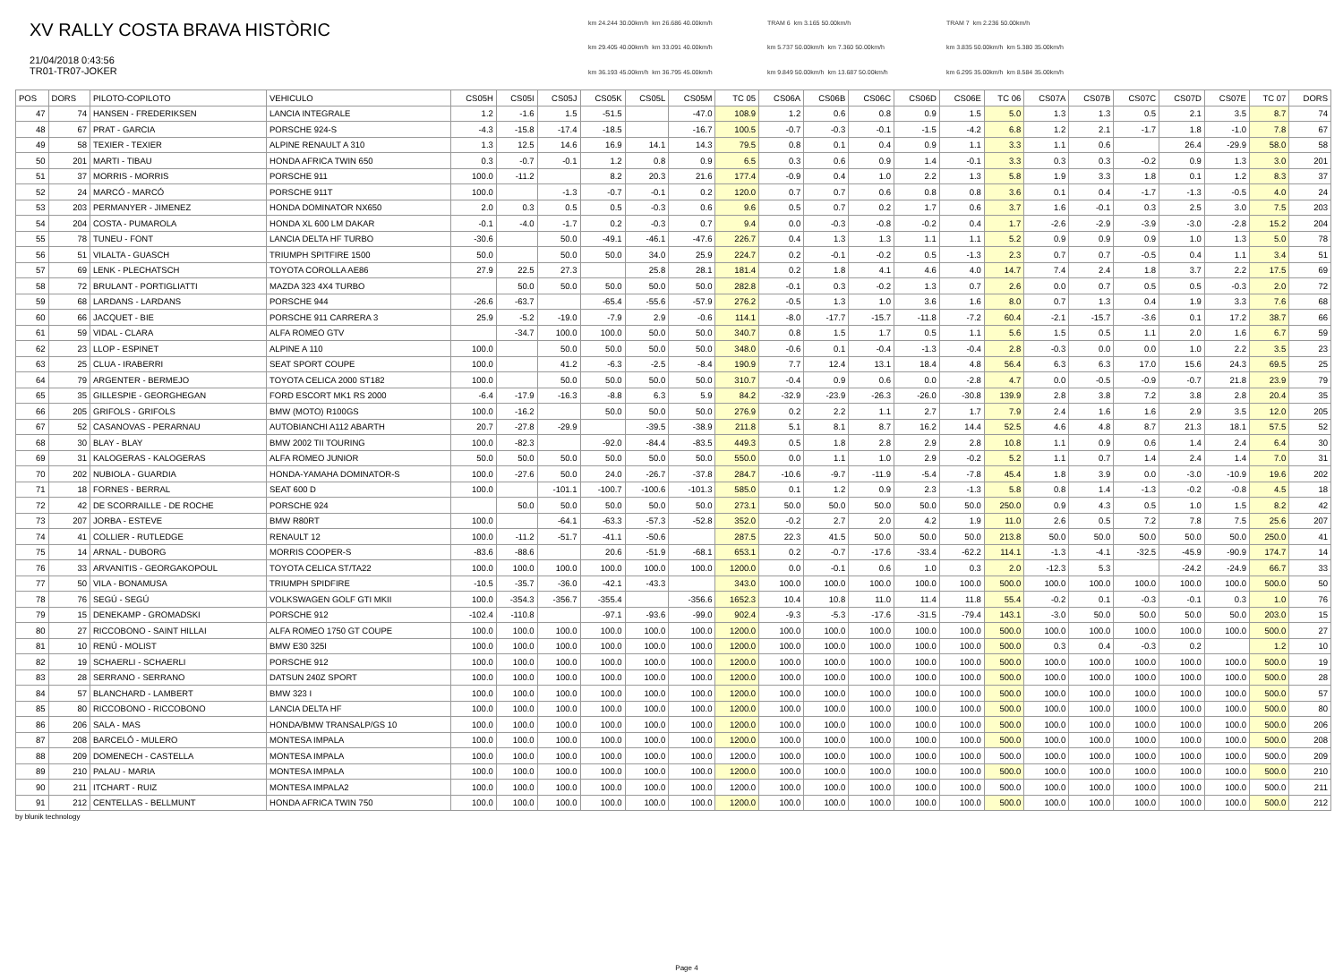XV RALLY COSTA BRAVA HISTÒRIC
21/04/2018 0:43:56
TR01-TR07-JOKER
km 24.244 30.00km/h km 26.686 40.00km/h km 29.405 40.00km/h km 33.091 40.00km/h km 36.193 45.00km/h km 36.795 45.00km/h
TRAM 6 km 3.165 50.00km/h km 5.737 50.00km/h km 7.360 50.00km/h km 9.849 50.00km/h km 13.687 50.00km/h
TRAM 7 km 2.236 50.00km/h km 3.835 50.00km/h km 5.380 35.00km/h km 6.295 35.00km/h km 8.584 35.00km/h
| POS | DORS | PILOTO-COPILOTO | VEHICULO | CS05H | CS05I | CS05J | CS05K | CS05L | CS05M | TC 05 | CS06A | CS06B | CS06C | CS06D | CS06E | TC 06 | CS07A | CS07B | CS07C | CS07D | CS07E | TC 07 | DORS |
| --- | --- | --- | --- | --- | --- | --- | --- | --- | --- | --- | --- | --- | --- | --- | --- | --- | --- | --- | --- | --- | --- | --- | --- |
| 47 | 74 | HANSEN - FREDERIKSEN | LANCIA INTEGRALE | 1.2 | -1.6 | 1.5 | -51.5 | | -47.0 | 108.9 | 1.2 | 0.6 | 0.8 | 0.9 | 1.5 | 5.0 | 1.3 | 1.3 | 0.5 | 2.1 | 3.5 | 8.7 | 74 |
| 48 | 67 | PRAT - GARCIA | PORSCHE 924-S | -4.3 | -15.8 | -17.4 | -18.5 | | -16.7 | 100.5 | -0.7 | -0.3 | -0.1 | -1.5 | -4.2 | 6.8 | 1.2 | 2.1 | -1.7 | 1.8 | -1.0 | 7.8 | 67 |
| 49 | 58 | TEXIER - TEXIER | ALPINE RENAULT A 310 | 1.3 | 12.5 | 14.6 | 16.9 | 14.1 | 14.3 | 79.5 | 0.8 | 0.1 | 0.4 | 0.9 | 1.1 | 3.3 | 1.1 | 0.6 | | 26.4 | -29.9 | 58.0 | 58 |
| 50 | 201 | MARTI - TIBAU | HONDA AFRICA TWIN 650 | 0.3 | -0.7 | -0.1 | 1.2 | 0.8 | 0.9 | 6.5 | 0.3 | 0.6 | 0.9 | 1.4 | -0.1 | 3.3 | 0.3 | 0.3 | -0.2 | 0.9 | 1.3 | 3.0 | 201 |
| 51 | 37 | MORRIS - MORRIS | PORSCHE 911 | 100.0 | -11.2 | | 8.2 | 20.3 | 21.6 | 177.4 | -0.9 | 0.4 | 1.0 | 2.2 | 1.3 | 5.8 | 1.9 | 3.3 | 1.8 | 0.1 | 1.2 | 8.3 | 37 |
| 52 | 24 | MARCÓ - MARCÓ | PORSCHE 911T | 100.0 | | -1.3 | -0.7 | -0.1 | 0.2 | 120.0 | 0.7 | 0.7 | 0.6 | 0.8 | 0.8 | 3.6 | 0.1 | 0.4 | -1.7 | -1.3 | -0.5 | 4.0 | 24 |
| 53 | 203 | PERMANYER - JIMENEZ | HONDA DOMINATOR NX650 | 2.0 | 0.3 | 0.5 | 0.5 | -0.3 | 0.6 | 9.6 | 0.5 | 0.7 | 0.2 | 1.7 | 0.6 | 3.7 | 1.6 | -0.1 | 0.3 | 2.5 | 3.0 | 7.5 | 203 |
| 54 | 204 | COSTA - PUMAROLA | HONDA XL 600 LM DAKAR | -0.1 | -4.0 | -1.7 | 0.2 | -0.3 | 0.7 | 9.4 | 0.0 | -0.3 | -0.8 | -0.2 | 0.4 | 1.7 | -2.6 | -2.9 | -3.9 | -3.0 | -2.8 | 15.2 | 204 |
| 55 | 78 | TUNEU - FONT | LANCIA DELTA HF TURBO | -30.6 | | 50.0 | -49.1 | -46.1 | -47.6 | 226.7 | 0.4 | 1.3 | 1.3 | 1.1 | 1.1 | 5.2 | 0.9 | 0.9 | 0.9 | 1.0 | 1.3 | 5.0 | 78 |
| 56 | 51 | VILALTA - GUASCH | TRIUMPH SPITFIRE 1500 | 50.0 | | 50.0 | 50.0 | 34.0 | 25.9 | 224.7 | 0.2 | -0.1 | -0.2 | 0.5 | -1.3 | 2.3 | 0.7 | 0.7 | -0.5 | 0.4 | 1.1 | 3.4 | 51 |
| 57 | 69 | LENK - PLECHATSCH | TOYOTA COROLLA AE86 | 27.9 | 22.5 | 27.3 | | 25.8 | 28.1 | 181.4 | 0.2 | 1.8 | 4.1 | 4.6 | 4.0 | 14.7 | 7.4 | 2.4 | 1.8 | 3.7 | 2.2 | 17.5 | 69 |
| 58 | 72 | BRULANT - PORTIGLIATTI | MAZDA 323 4X4 TURBO | | 50.0 | 50.0 | 50.0 | 50.0 | 50.0 | 282.8 | -0.1 | 0.3 | -0.2 | 1.3 | 0.7 | 2.6 | 0.0 | 0.7 | 0.5 | 0.5 | -0.3 | 2.0 | 72 |
| 59 | 68 | LARDANS - LARDANS | PORSCHE 944 | -26.6 | -63.7 | | -65.4 | -55.6 | -57.9 | 276.2 | -0.5 | 1.3 | 1.0 | 3.6 | 1.6 | 8.0 | 0.7 | 1.3 | 0.4 | 1.9 | 3.3 | 7.6 | 68 |
| 60 | 66 | JACQUET - BIE | PORSCHE 911 CARRERA 3 | 25.9 | -5.2 | -19.0 | -7.9 | 2.9 | -0.6 | 114.1 | -8.0 | -17.7 | -15.7 | -11.8 | -7.2 | 60.4 | -2.1 | -15.7 | -3.6 | 0.1 | 17.2 | 38.7 | 66 |
| 61 | 59 | VIDAL - CLARA | ALFA ROMEO GTV | | -34.7 | 100.0 | 100.0 | 50.0 | 50.0 | 340.7 | 0.8 | 1.5 | 1.7 | 0.5 | 1.1 | 5.6 | 1.5 | 0.5 | 1.1 | 2.0 | 1.6 | 6.7 | 59 |
| 62 | 23 | LLOP - ESPINET | ALPINE A 110 | 100.0 | | 50.0 | 50.0 | 50.0 | 50.0 | 348.0 | -0.6 | 0.1 | -0.4 | -1.3 | -0.4 | 2.8 | -0.3 | 0.0 | 0.0 | 1.0 | 2.2 | 3.5 | 23 |
| 63 | 25 | CLUA - IRABERRI | SEAT SPORT COUPE | 100.0 | | 41.2 | -6.3 | -2.5 | -8.4 | 190.9 | 7.7 | 12.4 | 13.1 | 18.4 | 4.8 | 56.4 | 6.3 | 6.3 | 17.0 | 15.6 | 24.3 | 69.5 | 25 |
| 64 | 79 | ARGENTER - BERMEJO | TOYOTA CELICA 2000 ST182 | 100.0 | | 50.0 | 50.0 | 50.0 | 50.0 | 310.7 | -0.4 | 0.9 | 0.6 | 0.0 | -2.8 | 4.7 | 0.0 | -0.5 | -0.9 | -0.7 | 21.8 | 23.9 | 79 |
| 65 | 35 | GILLESPIE - GEORGHEGAN | FORD ESCORT MK1 RS 2000 | -6.4 | -17.9 | -16.3 | -8.8 | 6.3 | 5.9 | 84.2 | -32.9 | -23.9 | -26.3 | -26.0 | -30.8 | 139.9 | 2.8 | 3.8 | 7.2 | 3.8 | 2.8 | 20.4 | 35 |
| 66 | 205 | GRIFOLS - GRIFOLS | BMW (MOTO) R100GS | 100.0 | -16.2 | | 50.0 | 50.0 | 50.0 | 276.9 | 0.2 | 2.2 | 1.1 | 2.7 | 1.7 | 7.9 | 2.4 | 1.6 | 1.6 | 2.9 | 3.5 | 12.0 | 205 |
| 67 | 52 | CASANOVAS - PERARNAU | AUTOBIANCHI A112 ABARTH | 20.7 | -27.8 | -29.9 | | -39.5 | -38.9 | 211.8 | 5.1 | 8.1 | 8.7 | 16.2 | 14.4 | 52.5 | 4.6 | 4.8 | 8.7 | 21.3 | 18.1 | 57.5 | 52 |
| 68 | 30 | BLAY - BLAY | BMW 2002 TII TOURING | 100.0 | -82.3 | | -92.0 | -84.4 | -83.5 | 449.3 | 0.5 | 1.8 | 2.8 | 2.9 | 2.8 | 10.8 | 1.1 | 0.9 | 0.6 | 1.4 | 2.4 | 6.4 | 30 |
| 69 | 31 | KALOGERAS - KALOGERAS | ALFA ROMEO JUNIOR | 50.0 | 50.0 | 50.0 | 50.0 | 50.0 | 50.0 | 550.0 | 0.0 | 1.1 | 1.0 | 2.9 | -0.2 | 5.2 | 1.1 | 0.7 | 1.4 | 2.4 | 1.4 | 7.0 | 31 |
| 70 | 202 | NUBIOLA - GUARDIA | HONDA-YAMAHA DOMINATOR-S | 100.0 | -27.6 | 50.0 | 24.0 | -26.7 | -37.8 | 284.7 | -10.6 | -9.7 | -11.9 | -5.4 | -7.8 | 45.4 | 1.8 | 3.9 | 0.0 | -3.0 | -10.9 | 19.6 | 202 |
| 71 | 18 | FORNES - BERRAL | SEAT 600 D | 100.0 | | -101.1 | -100.7 | -100.6 | -101.3 | 585.0 | 0.1 | 1.2 | 0.9 | 2.3 | -1.3 | 5.8 | 0.8 | 1.4 | -1.3 | -0.2 | -0.8 | 4.5 | 18 |
| 72 | 42 | DE SCORRAILLE - DE ROCHE | PORSCHE 924 | | 50.0 | 50.0 | 50.0 | 50.0 | 50.0 | 273.1 | 50.0 | 50.0 | 50.0 | 50.0 | 50.0 | 250.0 | 0.9 | 4.3 | 0.5 | 1.0 | 1.5 | 8.2 | 42 |
| 73 | 207 | JORBA - ESTEVE | BMW R80RT | 100.0 | | -64.1 | -63.3 | -57.3 | -52.8 | 352.0 | -0.2 | 2.7 | 2.0 | 4.2 | 1.9 | 11.0 | 2.6 | 0.5 | 7.2 | 7.8 | 7.5 | 25.6 | 207 |
| 74 | 41 | COLLIER - RUTLEDGE | RENAULT 12 | 100.0 | -11.2 | -51.7 | -41.1 | -50.6 | | 287.5 | 22.3 | 41.5 | 50.0 | 50.0 | 50.0 | 213.8 | 50.0 | 50.0 | 50.0 | 50.0 | 50.0 | 250.0 | 41 |
| 75 | 14 | ARNAL - DUBORG | MORRIS COOPER-S | -83.6 | -88.6 | | 20.6 | -51.9 | -68.1 | 653.1 | 0.2 | -0.7 | -17.6 | -33.4 | -62.2 | 114.1 | -1.3 | -4.1 | -32.5 | -45.9 | -90.9 | 174.7 | 14 |
| 76 | 33 | ARVANITIS - GEORGAKOPOUL | TOYOTA CELICA ST/TA22 | 100.0 | 100.0 | 100.0 | 100.0 | 100.0 | 100.0 | 1200.0 | 0.0 | -0.1 | 0.6 | 1.0 | 0.3 | 2.0 | -12.3 | 5.3 | | -24.2 | -24.9 | 66.7 | 33 |
| 77 | 50 | VILA - BONAMUSA | TRIUMPH SPIDFIRE | -10.5 | -35.7 | -36.0 | -42.1 | -43.3 | | 343.0 | 100.0 | 100.0 | 100.0 | 100.0 | 100.0 | 500.0 | 100.0 | 100.0 | 100.0 | 100.0 | 100.0 | 500.0 | 50 |
| 78 | 76 | SEGÚ - SEGÚ | VOLKSWAGEN GOLF GTI MKII | 100.0 | -354.3 | -356.7 | -355.4 | | -356.6 | 1652.3 | 10.4 | 10.8 | 11.0 | 11.4 | 11.8 | 55.4 | -0.2 | 0.1 | -0.3 | -0.1 | 0.3 | 1.0 | 76 |
| 79 | 15 | DENEKAMP - GROMADSKI | PORSCHE 912 | -102.4 | -110.8 | | -97.1 | -93.6 | -99.0 | 902.4 | -9.3 | -5.3 | -17.6 | -31.5 | -79.4 | 143.1 | -3.0 | 50.0 | 50.0 | 50.0 | 50.0 | 203.0 | 15 |
| 80 | 27 | RICCOBONO - SAINT HILLAI | ALFA ROMEO 1750 GT COUPE | 100.0 | 100.0 | 100.0 | 100.0 | 100.0 | 100.0 | 1200.0 | 100.0 | 100.0 | 100.0 | 100.0 | 100.0 | 500.0 | 100.0 | 100.0 | 100.0 | 100.0 | 100.0 | 500.0 | 27 |
| 81 | 10 | RENÚ - MOLIST | BMW E30 325I | 100.0 | 100.0 | 100.0 | 100.0 | 100.0 | 100.0 | 1200.0 | 100.0 | 100.0 | 100.0 | 100.0 | 100.0 | 500.0 | 0.3 | 0.4 | -0.3 | 0.2 | | 1.2 | 10 |
| 82 | 19 | SCHAERLI - SCHAERLI | PORSCHE 912 | 100.0 | 100.0 | 100.0 | 100.0 | 100.0 | 100.0 | 1200.0 | 100.0 | 100.0 | 100.0 | 100.0 | 100.0 | 500.0 | 100.0 | 100.0 | 100.0 | 100.0 | 100.0 | 500.0 | 19 |
| 83 | 28 | SERRANO - SERRANO | DATSUN 240Z SPORT | 100.0 | 100.0 | 100.0 | 100.0 | 100.0 | 100.0 | 1200.0 | 100.0 | 100.0 | 100.0 | 100.0 | 100.0 | 500.0 | 100.0 | 100.0 | 100.0 | 100.0 | 100.0 | 500.0 | 28 |
| 84 | 57 | BLANCHARD - LAMBERT | BMW 323 I | 100.0 | 100.0 | 100.0 | 100.0 | 100.0 | 100.0 | 1200.0 | 100.0 | 100.0 | 100.0 | 100.0 | 100.0 | 500.0 | 100.0 | 100.0 | 100.0 | 100.0 | 100.0 | 500.0 | 57 |
| 85 | 80 | RICCOBONO - RICCOBONO | LANCIA DELTA HF | 100.0 | 100.0 | 100.0 | 100.0 | 100.0 | 100.0 | 1200.0 | 100.0 | 100.0 | 100.0 | 100.0 | 100.0 | 500.0 | 100.0 | 100.0 | 100.0 | 100.0 | 100.0 | 500.0 | 80 |
| 86 | 206 | SALA - MAS | HONDA/BMW TRANSALP/GS 10 | 100.0 | 100.0 | 100.0 | 100.0 | 100.0 | 100.0 | 1200.0 | 100.0 | 100.0 | 100.0 | 100.0 | 100.0 | 500.0 | 100.0 | 100.0 | 100.0 | 100.0 | 100.0 | 500.0 | 206 |
| 87 | 208 | BARCELÓ - MULERO | MONTESA IMPALA | 100.0 | 100.0 | 100.0 | 100.0 | 100.0 | 100.0 | 1200.0 | 100.0 | 100.0 | 100.0 | 100.0 | 100.0 | 500.0 | 100.0 | 100.0 | 100.0 | 100.0 | 100.0 | 500.0 | 208 |
| 88 | 209 | DOMENECH - CASTELLA | MONTESA IMPALA | 100.0 | 100.0 | 100.0 | 100.0 | 100.0 | 100.0 | 1200.0 | 100.0 | 100.0 | 100.0 | 100.0 | 100.0 | 500.0 | 100.0 | 100.0 | 100.0 | 100.0 | 100.0 | 500.0 | 209 |
| 89 | 210 | PALAU - MARIA | MONTESA IMPALA | 100.0 | 100.0 | 100.0 | 100.0 | 100.0 | 100.0 | 1200.0 | 100.0 | 100.0 | 100.0 | 100.0 | 100.0 | 500.0 | 100.0 | 100.0 | 100.0 | 100.0 | 100.0 | 500.0 | 210 |
| 90 | 211 | ITCHART - RUIZ | MONTESA IMPALA2 | 100.0 | 100.0 | 100.0 | 100.0 | 100.0 | 100.0 | 1200.0 | 100.0 | 100.0 | 100.0 | 100.0 | 100.0 | 500.0 | 100.0 | 100.0 | 100.0 | 100.0 | 100.0 | 500.0 | 211 |
| 91 | 212 | CENTELLAS - BELLMUNT | HONDA AFRICA TWIN 750 | 100.0 | 100.0 | 100.0 | 100.0 | 100.0 | 100.0 | 1200.0 | 100.0 | 100.0 | 100.0 | 100.0 | 100.0 | 500.0 | 100.0 | 100.0 | 100.0 | 100.0 | 100.0 | 500.0 | 212 |
by blunik technology
Page 4